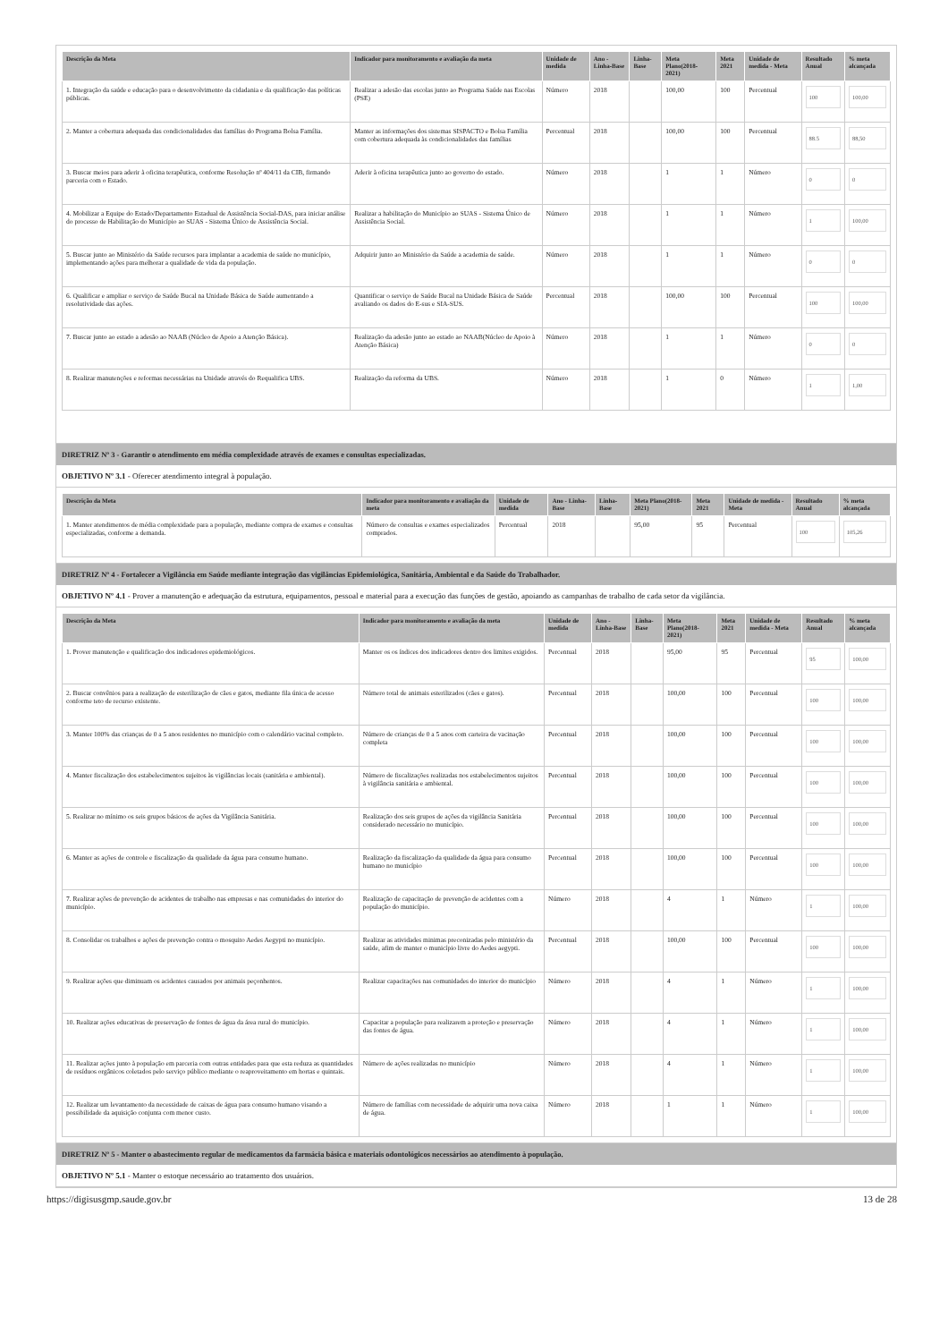| Descrição da Meta | Indicador para monitoramento e avaliação da meta | Unidade de medida | Ano - Linha-Base | Linha-Base | Meta Plano(2018-2021) | Meta 2021 | Unidade de medida - Meta | Resultado Anual | % meta alcançada |
| --- | --- | --- | --- | --- | --- | --- | --- | --- | --- |
| 1. Integração da saúde e educação para o desenvolvimento da cidadania e da qualificação das políticas públicas. | Realizar a adesão das escolas junto ao Programa Saúde nas Escolas (PSE) | Número | 2018 | | 100,00 | 100 | Percentual | 100 | 100,00 |
| 2. Manter a cobertura adequada das condicionalidades das famílias do Programa Bolsa Família. | Manter as informações dos sistemas SISPACTO e Bolsa Família com cobertura adequada às condicionalidades das famílias | Percentual | 2018 | | 100,00 | 100 | Percentual | 88.5 | 88,50 |
| 3. Buscar meios para aderir à oficina terapêutica, conforme Resolução nº 404/11 da CIB, firmando parceria com o Estado. | Aderir à oficina terapêutica junto ao governo do estado. | Número | 2018 | | 1 | 1 | Número | 0 | 0 |
| 4. Mobilizar a Equipe do Estado/Departamento Estadual de Assistência Social-DAS, para iniciar análise do processo de Habilitação do Município ao SUAS - Sistema Único de Assistência Social. | Realizar a habilitação do Município ao SUAS - Sistema Único de Assistência Social. | Número | 2018 | | 1 | 1 | Número | 1 | 100,00 |
| 5. Buscar junto ao Ministério da Saúde recursos para implantar a academia de saúde no município, implementando ações para melhorar a qualidade de vida da população. | Adquirir junto ao Ministério da Saúde a academia de saúde. | Número | 2018 | | 1 | 1 | Número | 0 | 0 |
| 6. Qualificar e ampliar o serviço de Saúde Bucal na Unidade Básica de Saúde aumentando a resolutividade das ações. | Quantificar o serviço de Saúde Bucal na Unidade Básica de Saúde avaliando os dados do E-sus e SIA-SUS. | Percentual | 2018 | | 100,00 | 100 | Percentual | 100 | 100,00 |
| 7. Buscar junto ao estado a adesão ao NAAB (Núcleo de Apoio a Atenção Básica). | Realização da adesão junto ao estado ao NAAB(Núcleo de Apoio à Atenção Básica) | Número | 2018 | | 1 | 1 | Número | 0 | 0 |
| 8. Realizar manutenções e reformas necessárias na Unidade através do Requalifica UBS. | Realização da reforma da UBS. | Número | 2018 | | 1 | 0 | Número | 1 | 1,00 |
DIRETRIZ Nº 3 - Garantir o atendimento em média complexidade através de exames e consultas especializadas.
OBJETIVO Nº 3.1 - Oferecer atendimento integral à população.
| Descrição da Meta | Indicador para monitoramento e avaliação da meta | Unidade de medida | Ano - Linha-Base | Linha-Base | Meta Plano(2018-2021) | Meta 2021 | Unidade de medida - Meta | Resultado Anual | % meta alcançada |
| --- | --- | --- | --- | --- | --- | --- | --- | --- | --- |
| 1. Manter atendimentos de média complexidade para a população, mediante compra de exames e consultas especializadas, conforme a demanda. | Número de consultas e exames especializados comprados. | Percentual | 2018 | | 95,00 | 95 | Percentual | 100 | 105,26 |
DIRETRIZ Nº 4 - Fortalecer a Vigilância em Saúde mediante integração das vigilâncias Epidemiológica, Sanitária, Ambiental e da Saúde do Trabalhador.
OBJETIVO Nº 4.1 - Prover a manutenção e adequação da estrutura, equipamentos, pessoal e material para a execução das funções de gestão, apoiando as campanhas de trabalho de cada setor da vigilância.
| Descrição da Meta | Indicador para monitoramento e avaliação da meta | Unidade de medida | Ano - Linha-Base | Linha-Base | Meta Plano(2018-2021) | Meta 2021 | Unidade de medida - Meta | Resultado Anual | % meta alcançada |
| --- | --- | --- | --- | --- | --- | --- | --- | --- | --- |
| 1. Prover manutenção e qualificação dos indicadores epidemiológicos. | Manter os os índices dos indicadores dentro dos limites exigidos. | Percentual | 2018 | | 95,00 | 95 | Percentual | 95 | 100,00 |
| 2. Buscar convênios para a realização de esterilização de cães e gatos, mediante fila única de acesso conforme teto de recurso existente. | Número total de animais esterilizados (cães e gatos). | Percentual | 2018 | | 100,00 | 100 | Percentual | 100 | 100,00 |
| 3. Manter 100% das crianças de 0 a 5 anos residentes no município com o calendário vacinal completo. | Número de crianças de 0 a 5 anos com carteira de vacinação completa | Percentual | 2018 | | 100,00 | 100 | Percentual | 100 | 100,00 |
| 4. Manter fiscalização dos estabelecimentos sujeitos às vigilâncias locais (sanitária e ambiental). | Número de fiscalizações realizadas nos estabelecimentos sujeitos à vigilância sanitária e ambiental. | Percentual | 2018 | | 100,00 | 100 | Percentual | 100 | 100,00 |
| 5. Realizar no mínimo os seis grupos básicos de ações da Vigilância Sanitária. | Realização dos seis grupos de ações da vigilância Sanitária considerado necessário no município. | Percentual | 2018 | | 100,00 | 100 | Percentual | 100 | 100,00 |
| 6. Manter as ações de controle e fiscalização da qualidade da água para consumo humano. | Realização da fiscalização da qualidade da água para consumo humano no município | Percentual | 2018 | | 100,00 | 100 | Percentual | 100 | 100,00 |
| 7. Realizar ações de prevenção de acidentes de trabalho nas empresas e nas comunidades do interior do município. | Realização de capacitação de prevenção de acidentes com a população do município. | Número | 2018 | | 4 | 1 | Número | 1 | 100,00 |
| 8. Consolidar os trabalhos e ações de prevenção contra o mosquito Aedes Aegypti no município. | Realizar as atividades minimas preconizadas pelo ministério da saúde, afim de manter o município livre do Aedes aegypti. | Percentual | 2018 | | 100,00 | 100 | Percentual | 100 | 100,00 |
| 9. Realizar ações que diminuam os acidentes causados por animais peçonhentos. | Realizar capacitações nas comunidades do interior do município | Número | 2018 | | 4 | 1 | Número | 1 | 100,00 |
| 10. Realizar ações educativas de preservação de fontes de água da área rural do município. | Capacitar a população para realizarem a proteção e preservação das fontes de água. | Número | 2018 | | 4 | 1 | Número | 1 | 100,00 |
| 11. Realizar ações junto à população em parceria com outras entidades para que esta reduza as quantidades de resíduos orgânicos coletados pelo serviço público mediante o reaproveitamento em hortas e quintais. | Número de ações realizadas no município | Número | 2018 | | 4 | 1 | Número | 1 | 100,00 |
| 12. Realizar um levantamento da necessidade de caixas de água para consumo humano visando a possibilidade da aquisição conjunta com menor custo. | Número de famílias com necessidade de adquirir uma nova caixa de água. | Número | 2018 | | 1 | 1 | Número | 1 | 100,00 |
DIRETRIZ Nº 5 - Manter o abastecimento regular de medicamentos da farmácia básica e materiais odontológicos necessários ao atendimento à população.
OBJETIVO Nº 5.1 - Manter o estoque necessário ao tratamento dos usuários.
https://digisusgmp.saude.gov.br 13 de 28